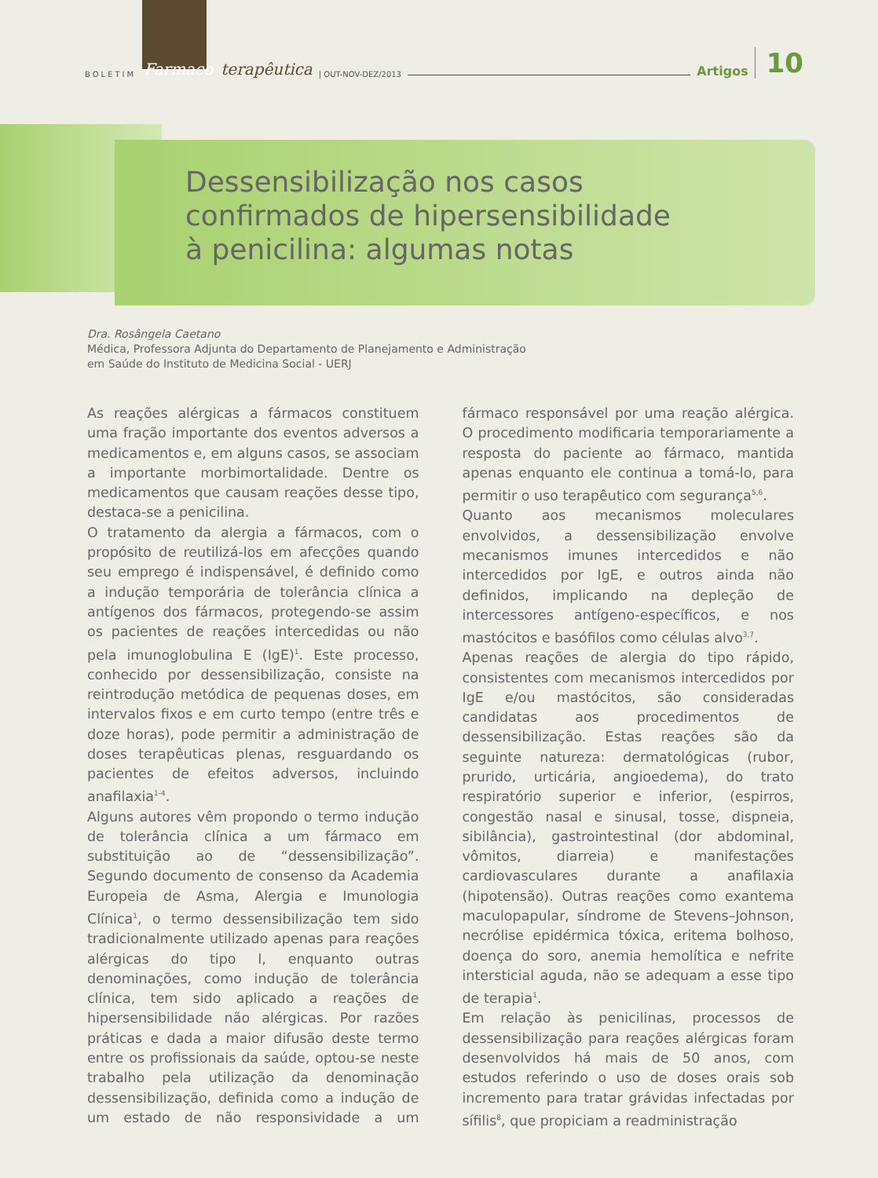BOLETIM Farmaco terapêutica | OUT-NOV-DEZ/2013 Artigos 10
Dessensibilização nos casos
confirmados de hipersensibilidade
à penicilina: algumas notas
Dra. Rosângela Caetano
Médica, Professora Adjunta do Departamento de Planejamento e Administração
em Saúde do Instituto de Medicina Social - UERJ
As reações alérgicas a fármacos constituem uma fração importante dos eventos adversos a medicamentos e, em alguns casos, se associam a importante morbimortalidade. Dentre os medicamentos que causam reações desse tipo, destaca-se a penicilina.
O tratamento da alergia a fármacos, com o propósito de reutilizá-los em afecções quando seu emprego é indispensável, é definido como a indução temporária de tolerância clínica a antígenos dos fármacos, protegendo-se assim os pacientes de reações intercedidas ou não pela imunoglobulina E (IgE)<sup>1</sup>. Este processo, conhecido por dessensibilização, consiste na reintrodução metódica de pequenas doses, em intervalos fixos e em curto tempo (entre três e doze horas), pode permitir a administração de doses terapêuticas plenas, resguardando os pacientes de efeitos adversos, incluindo anafilaxia<sup>1-4</sup>.
Alguns autores vêm propondo o termo indução de tolerância clínica a um fármaco em substituição ao de “dessensibilização”. Segundo documento de consenso da Academia Europeia de Asma, Alergia e Imunologia Clínica<sup>1</sup>, o termo dessensibilização tem sido tradicionalmente utilizado apenas para reações alérgicas do tipo I, enquanto outras denominações, como indução de tolerância clínica, tem sido aplicado a reações de hipersensibilidade não alérgicas. Por razões práticas e dada a maior difusão deste termo entre os profissionais da saúde, optou-se neste trabalho pela utilização da denominação dessensibilização, definida como a indução de um estado de não responsividade a um fármaco responsável por uma reação alérgica. O procedimento modificaria temporariamente a resposta do paciente ao fármaco, mantida apenas enquanto ele continua a tomá-lo, para permitir o uso terapêutico com segurança<sup>5,6</sup>.
Quanto aos mecanismos moleculares envolvidos, a dessensibilização envolve mecanismos imunes intercedidos e não intercedidos por IgE, e outros ainda não definidos, implicando na depleção de intercessores antígeno-específicos, e nos mastócitos e basófilos como células alvo<sup>3,7</sup>.
Apenas reações de alergia do tipo rápido, consistentes com mecanismos intercedidos por IgE e/ou mastócitos, são consideradas candidatas aos procedimentos de dessensibilização. Estas reações são da seguinte natureza: dermatológicas (rubor, prurido, urticária, angioedema), do trato respiratório superior e inferior, (espirros, congestão nasal e sinusal, tosse, dispneia, sibilância), gastrointestinal (dor abdominal, vômitos, diarreia) e manifestações cardiovasculares durante a anafilaxia (hipotensão). Outras reações como exantema maculopapular, síndrome de Stevens–Johnson, necrólise epidérmica tóxica, eritema bolhoso, doença do soro, anemia hemolítica e nefrite intersticial aguda, não se adequam a esse tipo de terapia<sup>1</sup>.
Em relação às penicilinas, processos de dessensibilização para reações alérgicas foram desenvolvidos há mais de 50 anos, com estudos referindo o uso de doses orais sob incremento para tratar grávidas infectadas por sífilis<sup>8</sup>, que propiciam a readministração